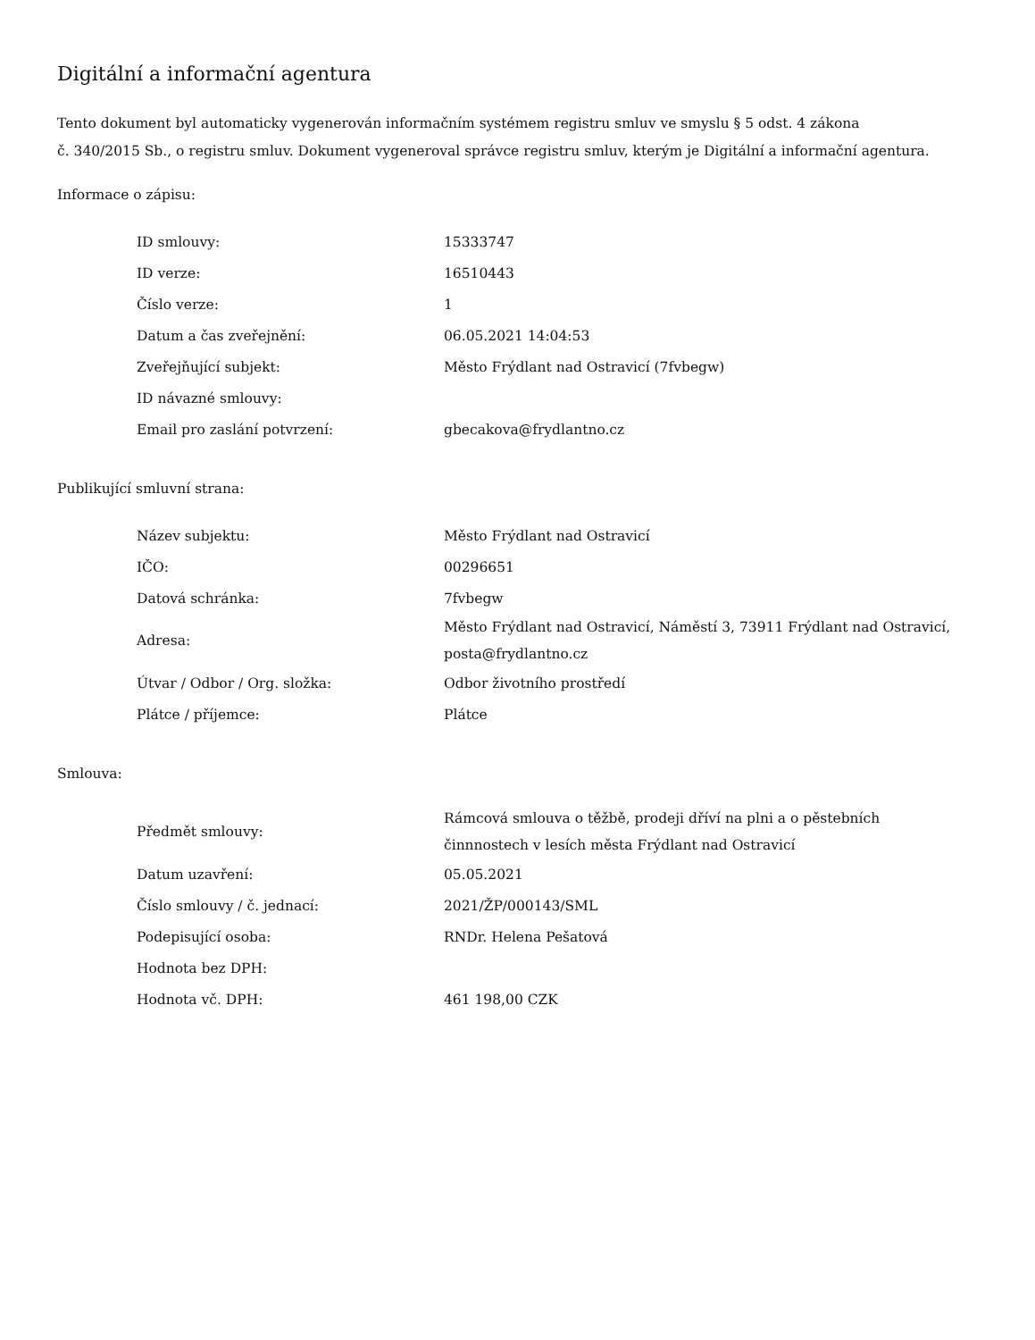Digitální a informační agentura
Tento dokument byl automaticky vygenerován informačním systémem registru smluv ve smyslu § 5 odst. 4 zákona
č. 340/2015 Sb., o registru smluv. Dokument vygeneroval správce registru smluv, kterým je Digitální a informační agentura.
Informace o zápisu:
| ID smlouvy: | 15333747 |
| ID verze: | 16510443 |
| Číslo verze: | 1 |
| Datum a čas zveřejnění: | 06.05.2021 14:04:53 |
| Zveřejňující subjekt: | Město Frýdlant nad Ostravicí (7fvbegw) |
| ID návazné smlouvy: | |
| Email pro zaslání potvrzení: | gbecakova@frydlantno.cz |
Publikující smluvní strana:
| Název subjektu: | Město Frýdlant nad Ostravicí |
| IČO: | 00296651 |
| Datová schránka: | 7fvbegw |
| Adresa: | Město Frýdlant nad Ostravicí, Náměstí 3, 73911 Frýdlant nad Ostravicí, posta@frydlantno.cz |
| Útvar / Odbor / Org. složka: | Odbor životního prostředí |
| Plátce / příjemce: | Plátce |
Smlouva:
| Předmět smlouvy: | Rámcová smlouva o těžbě, prodeji dříví na plni a o pěstebních činnnostech v lesích města Frýdlant nad Ostravicí |
| Datum uzavření: | 05.05.2021 |
| Číslo smlouvy / č. jednací: | 2021/ŽP/000143/SML |
| Podepisující osoba: | RNDr. Helena Pešatová |
| Hodnota bez DPH: | |
| Hodnota vč. DPH: | 461 198,00 CZK |